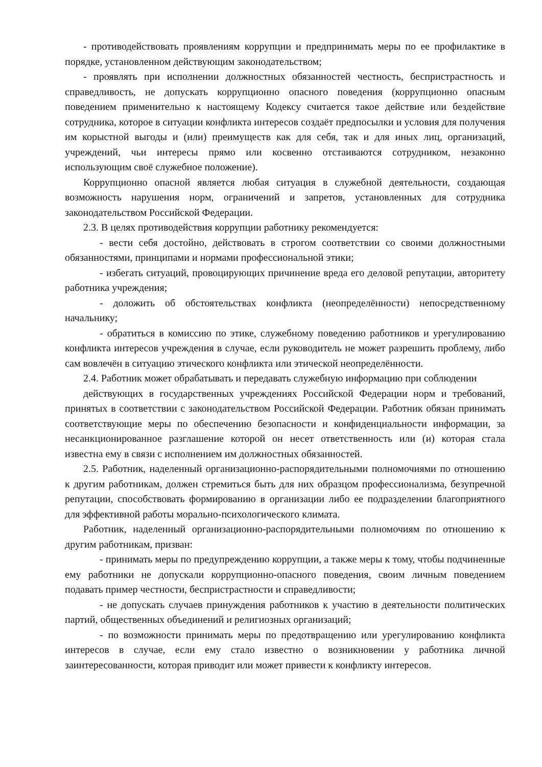- противодействовать проявлениям коррупции и предпринимать меры по ее профилактике в порядке, установленном действующим законодательством;
- проявлять при исполнении должностных обязанностей честность, беспристрастность и справедливость, не допускать коррупционно опасного поведения (коррупционно опасным поведением применительно к настоящему Кодексу считается такое действие или бездействие сотрудника, которое в ситуации конфликта интересов создаёт предпосылки и условия для получения им корыстной выгоды и (или) преимуществ как для себя, так и для иных лиц, организаций, учреждений, чьи интересы прямо или косвенно отстаиваются сотрудником, незаконно использующим своё служебное положение).
Коррупционно опасной является любая ситуация в служебной деятельности, создающая возможность нарушения норм, ограничений и запретов, установленных для сотрудника законодательством Российской Федерации.
2.3. В целях противодействия коррупции работнику рекомендуется:
- вести себя достойно, действовать в строгом соответствии со своими должностными обязанностями, принципами и нормами профессиональной этики;
- избегать ситуаций, провоцирующих причинение вреда его деловой репутации, авторитету работника учреждения;
- доложить об обстоятельствах конфликта (неопределённости) непосредственному начальнику;
- обратиться в комиссию по этике, служебному поведению работников и урегулированию конфликта интересов учреждения в случае, если руководитель не может разрешить проблему, либо сам вовлечён в ситуацию этического конфликта или этической неопределённости.
2.4. Работник может обрабатывать и передавать служебную информацию при соблюдении
действующих в государственных учреждениях Российской Федерации норм и требований, принятых в соответствии с законодательством Российской Федерации. Работник обязан принимать соответствующие меры по обеспечению безопасности и конфиденциальности информации, за несанкционированное разглашение которой он несет ответственность или (и) которая стала известна ему в связи с исполнением им должностных обязанностей.
2.5. Работник, наделенный организационно-распорядительными полномочиями по отношению к другим работникам, должен стремиться быть для них образцом профессионализма, безупречной репутации, способствовать формированию в организации либо ее подразделении благоприятного для эффективной работы морально-психологического климата.
Работник, наделенный организационно-распорядительными полномочиям по отношению к другим работникам, призван:
- принимать меры по предупреждению коррупции, а также меры к тому, чтобы подчиненные ему работники не допускали коррупционно-опасного поведения, своим личным поведением подавать пример честности, беспристрастности и справедливости;
- не допускать случаев принуждения работников к участию в деятельности политических партий, общественных объединений и религиозных организаций;
- по возможности принимать меры по предотвращению или урегулированию конфликта интересов в случае, если ему стало известно о возникновении у работника личной заинтересованности, которая приводит или может привести к конфликту интересов.